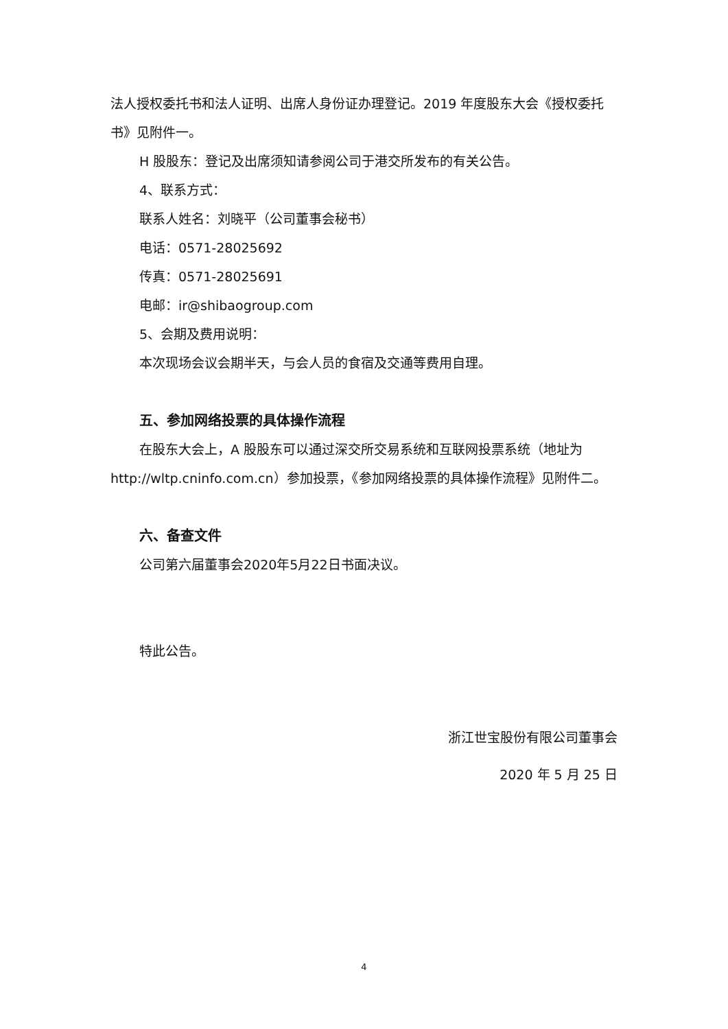法人授权委托书和法人证明、出席人身份证办理登记。2019 年度股东大会《授权委托书》见附件一。
H 股股东：登记及出席须知请参阅公司于港交所发布的有关公告。
4、联系方式：
联系人姓名：刘晓平（公司董事会秘书）
电话：0571-28025692
传真：0571-28025691
电邮：ir@shibaogroup.com
5、会期及费用说明：
本次现场会议会期半天，与会人员的食宿及交通等费用自理。
五、参加网络投票的具体操作流程
在股东大会上，A 股股东可以通过深交所交易系统和互联网投票系统（地址为 http://wltp.cninfo.com.cn）参加投票，《参加网络投票的具体操作流程》见附件二。
六、备查文件
公司第六届董事会2020年5月22日书面决议。
特此公告。
浙江世宝股份有限公司董事会
2020 年 5 月 25 日
4